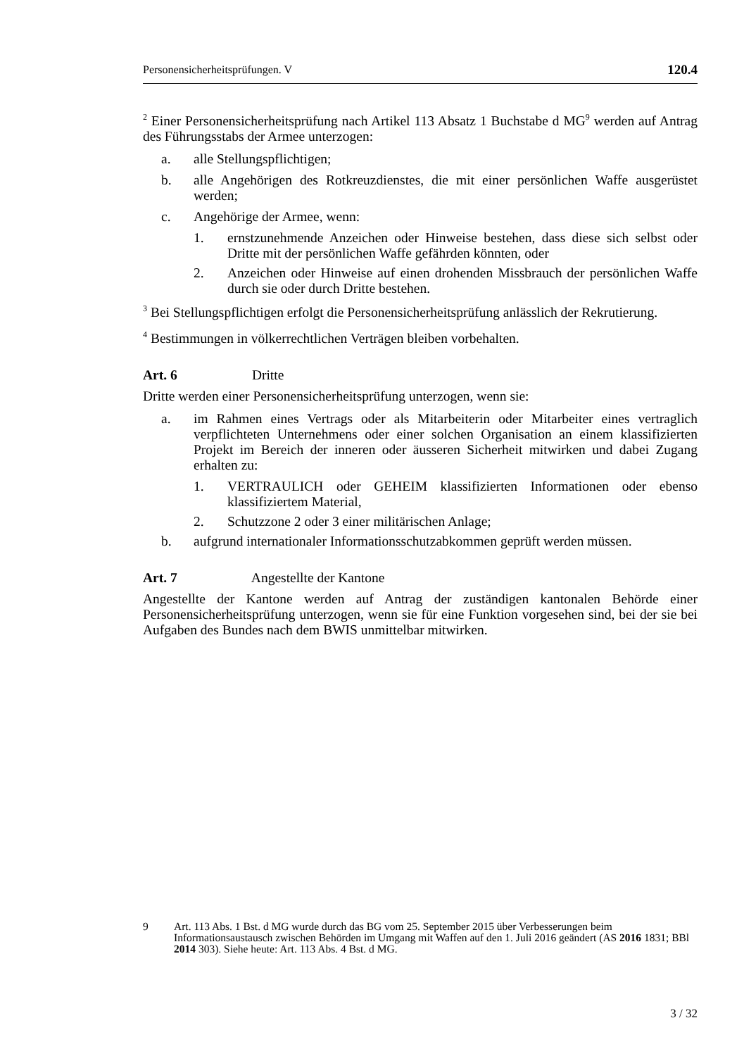Personensicherheitsprüfungen. V 120.4
<sup>2</sup> Einer Personensicherheitsprüfung nach Artikel 113 Absatz 1 Buchstabe d MG<sup>9</sup> werden auf Antrag des Führungsstabs der Armee unterzogen:
a. alle Stellungspflichtigen;
b. alle Angehörigen des Rotkreuzdienstes, die mit einer persönlichen Waffe ausgerüstet werden;
c. Angehörige der Armee, wenn:
1. ernstzunehmende Anzeichen oder Hinweise bestehen, dass diese sich selbst oder Dritte mit der persönlichen Waffe gefährden könnten, oder
2. Anzeichen oder Hinweise auf einen drohenden Missbrauch der persönlichen Waffe durch sie oder durch Dritte bestehen.
<sup>3</sup> Bei Stellungspflichtigen erfolgt die Personensicherheitsprüfung anlässlich der Rekrutierung.
<sup>4</sup> Bestimmungen in völkerrechtlichen Verträgen bleiben vorbehalten.
Art. 6 Dritte
Dritte werden einer Personensicherheitsprüfung unterzogen, wenn sie:
a. im Rahmen eines Vertrags oder als Mitarbeiterin oder Mitarbeiter eines vertraglich verpflichteten Unternehmens oder einer solchen Organisation an einem klassifizierten Projekt im Bereich der inneren oder äusseren Sicherheit mitwirken und dabei Zugang erhalten zu:
1. VERTRAULICH oder GEHEIM klassifizierten Informationen oder ebenso klassifiziertem Material,
2. Schutzzone 2 oder 3 einer militärischen Anlage;
b. aufgrund internationaler Informationsschutzabkommen geprüft werden müssen.
Art. 7 Angestellte der Kantone
Angestellte der Kantone werden auf Antrag der zuständigen kantonalen Behörde einer Personensicherheitsprüfung unterzogen, wenn sie für eine Funktion vorgesehen sind, bei der sie bei Aufgaben des Bundes nach dem BWIS unmittelbar mitwirken.
9 Art. 113 Abs. 1 Bst. d MG wurde durch das BG vom 25. September 2015 über Verbesserungen beim Informationsaustausch zwischen Behörden im Umgang mit Waffen auf den 1. Juli 2016 geändert (AS 2016 1831; BBl 2014 303). Siehe heute: Art. 113 Abs. 4 Bst. d MG.
3 / 32